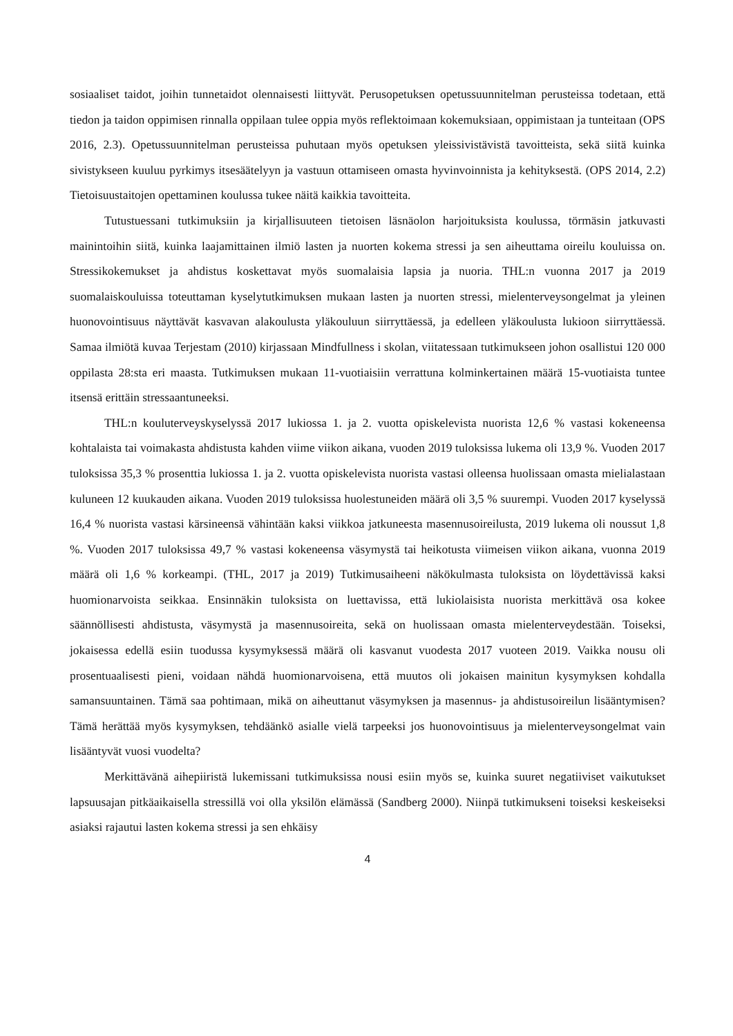sosiaaliset taidot, joihin tunnetaidot olennaisesti liittyvät. Perusopetuksen opetussuunnitelman perusteissa todetaan, että tiedon ja taidon oppimisen rinnalla oppilaan tulee oppia myös reflektoimaan kokemuksiaan, oppimistaan ja tunteitaan (OPS 2016, 2.3). Opetussuunnitelman perusteissa puhutaan myös opetuksen yleissivistävistä tavoitteista, sekä siitä kuinka sivistykseen kuuluu pyrkimys itsesäätelyyn ja vastuun ottamiseen omasta hyvinvoinnista ja kehityksestä. (OPS 2014, 2.2) Tietoisuustaitojen opettaminen koulussa tukee näitä kaikkia tavoitteita.
Tutustuessani tutkimuksiin ja kirjallisuuteen tietoisen läsnäolon harjoituksista koulussa, törmäsin jatkuvasti mainintoihin siitä, kuinka laajamittainen ilmiö lasten ja nuorten kokema stressi ja sen aiheuttama oireilu kouluissa on. Stressikokemukset ja ahdistus koskettavat myös suomalaisia lapsia ja nuoria. THL:n vuonna 2017 ja 2019 suomalaiskouluissa toteuttaman kyselytutkimuksen mukaan lasten ja nuorten stressi, mielenterveysongelmat ja yleinen huonovointisuus näyttävät kasvavan alakoulusta yläkouluun siirryttäessä, ja edelleen yläkoulusta lukioon siirryttäessä. Samaa ilmiötä kuvaa Terjestam (2010) kirjassaan Mindfullness i skolan, viitatessaan tutkimukseen johon osallistui 120 000 oppilasta 28:sta eri maasta. Tutkimuksen mukaan 11-vuotiaisiin verrattuna kolminkertainen määrä 15-vuotiaista tuntee itsensä erittäin stressaantuneeksi.
THL:n kouluterveyskyselyssä 2017 lukiossa 1. ja 2. vuotta opiskelevista nuorista 12,6 % vastasi kokeneensa kohtalaista tai voimakasta ahdistusta kahden viime viikon aikana, vuoden 2019 tuloksissa lukema oli 13,9 %. Vuoden 2017 tuloksissa 35,3 % prosenttia lukiossa 1. ja 2. vuotta opiskelevista nuorista vastasi olleensa huolissaan omasta mielialastaan kuluneen 12 kuukauden aikana. Vuoden 2019 tuloksissa huolestuneiden määrä oli 3,5 % suurempi. Vuoden 2017 kyselyssä 16,4 % nuorista vastasi kärsineensä vähintään kaksi viikkoa jatkuneesta masennusoireilusta, 2019 lukema oli noussut 1,8 %. Vuoden 2017 tuloksissa 49,7 % vastasi kokeneensa väsymystä tai heikotusta viimeisen viikon aikana, vuonna 2019 määrä oli 1,6 % korkeampi. (THL, 2017 ja 2019) Tutkimusaiheeni näkökulmasta tuloksista on löydettävissä kaksi huomionarvoista seikkaa. Ensinnäkin tuloksista on luettavissa, että lukiolaisista nuorista merkittävä osa kokee säännöllisesti ahdistusta, väsymystä ja masennusoireita, sekä on huolissaan omasta mielenterveydestään. Toiseksi, jokaisessa edellä esiin tuodussa kysymyksessä määrä oli kasvanut vuodesta 2017 vuoteen 2019. Vaikka nousu oli prosentuaalisesti pieni, voidaan nähdä huomionarvoisena, että muutos oli jokaisen mainitun kysymyksen kohdalla samansuuntainen. Tämä saa pohtimaan, mikä on aiheuttanut väsymyksen ja masennus- ja ahdistusoireilun lisääntymisen? Tämä herättää myös kysymyksen, tehdäänkö asialle vielä tarpeeksi jos huonovointisuus ja mielenterveysongelmat vain lisääntyvät vuosi vuodelta?
Merkittävänä aihepiiristä lukemissani tutkimuksissa nousi esiin myös se, kuinka suuret negatiiviset vaikutukset lapsuusajan pitkäaikaisella stressillä voi olla yksilön elämässä (Sandberg 2000). Niinpä tutkimukseni toiseksi keskeiseksi asiaksi rajautui lasten kokema stressi ja sen ehkäisy
4